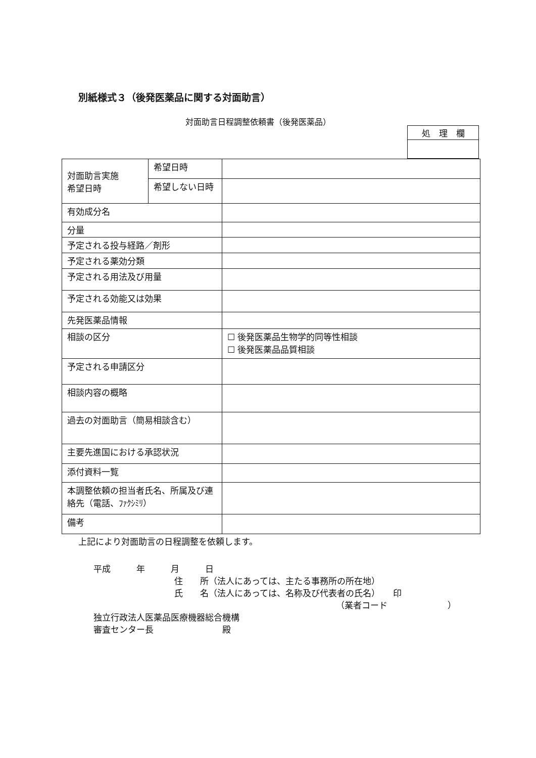別紙様式３（後発医薬品に関する対面助言）
対面助言日程調整依頼書（後発医薬品）
| 処 理 欄 |
| 対面助言実施 希望日時 | 希望日時 | |
| | 希望しない日時 | |
| 有効成分名 | | |
| 分量 | | |
| 予定される投与経路／剤形 | | |
| 予定される薬効分類 | | |
| 予定される用法及び用量 | | |
| 予定される効能又は効果 | | |
| 先発医薬品情報 | | |
| 相談の区分 | | ☐ 後発医薬品生物学的同等性相談 ☐ 後発医薬品品質相談 |
| 予定される申請区分 | | |
| 相談内容の概略 | | |
| 過去の対面助言（簡易相談含む） | | |
| 主要先進国における承認状況 | | |
| 添付資料一覧 | | |
| 本調整依頼の担当者氏名、所属及び連絡先（電話、ﾌｧｸｼﾐﾘ） | | |
| 備考 | | |
上記により対面助言の日程調整を依頼します。
平成　　　年　　　月　　　日
住　　所（法人にあっては、主たる事務所の所在地）
氏　　名（法人にあっては、名称及び代表者の氏名）　　印
（業者コード　　　　　　　）
独立行政法人医薬品医療機器総合機構
審査センター長　　　　　　　　殿